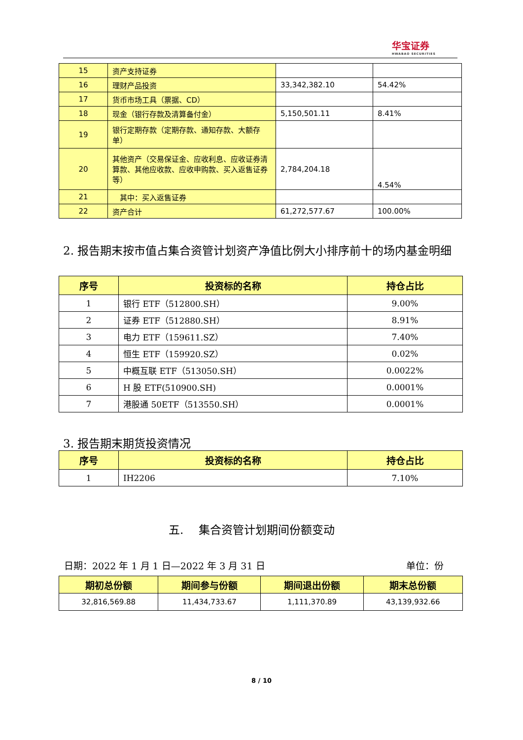华宝证券
HWABAO SECURITIES
| 15 | 资产支持证券 | | |
| 16 | 理财产品投资 | 33,342,382.10 | 54.42% |
| 17 | 货币市场工具（票据、CD） | | |
| 18 | 现金（银行存款及清算备付金） | 5,150,501.11 | 8.41% |
| 19 | 银行定期存款（定期存款、通知存款、大额存单） | | |
| 20 | 其他资产（交易保证金、应收利息、应收证券清算款、其他应收款、应收申购款、买入返售证券等） | 2,784,204.18 | 4.54% |
| 21 | 其中：买入返售证券 | | |
| 22 | 资产合计 | 61,272,577.67 | 100.00% |
2. 报告期末按市值占集合资管计划资产净值比例大小排序前十的场内基金明细
| 序号 | 投资标的名称 | 持仓占比 |
| --- | --- | --- |
| 1 | 银行 ETF（512800.SH） | 9.00% |
| 2 | 证券 ETF（512880.SH） | 8.91% |
| 3 | 电力 ETF（159611.SZ） | 7.40% |
| 4 | 恒生 ETF（159920.SZ） | 0.02% |
| 5 | 中概互联 ETF（513050.SH） | 0.0022% |
| 6 | H 股 ETF(510900.SH) | 0.0001% |
| 7 | 港股通 50ETF（513550.SH） | 0.0001% |
3. 报告期末期货投资情况
| 序号 | 投资标的名称 | 持仓占比 |
| --- | --- | --- |
| 1 | IH2206 | 7.10% |
五.　 集合资管计划期间份额变动
日期：2022 年 1 月 1 日—2022 年 3 月 31 日 单位：份
| 期初总份额 | 期间参与份额 | 期间退出份额 | 期末总份额 |
| --- | --- | --- | --- |
| 32,816,569.88 | 11,434,733.67 | 1,111,370.89 | 43,139,932.66 |
8 / 10